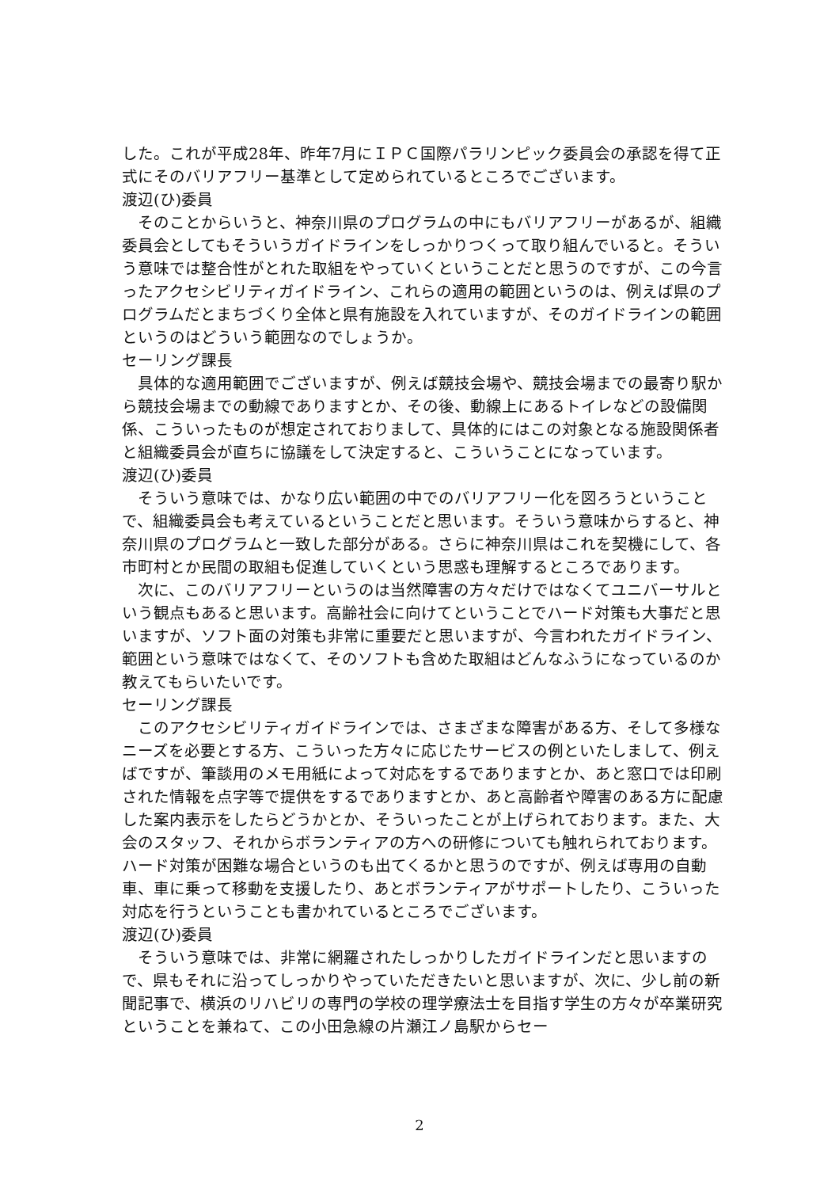した。これが平成28年、昨年7月にＩＰＣ国際パラリンピック委員会の承認を得て正式にそのバリアフリー基準として定められているところでございます。
渡辺(ひ)委員
そのことからいうと、神奈川県のプログラムの中にもバリアフリーがあるが、組織委員会としてもそういうガイドラインをしっかりつくって取り組んでいると。そういう意味では整合性がとれた取組をやっていくということだと思うのですが、この今言ったアクセシビリティガイドライン、これらの適用の範囲というのは、例えば県のプログラムだとまちづくり全体と県有施設を入れていますが、そのガイドラインの範囲というのはどういう範囲なのでしょうか。
セーリング課長
具体的な適用範囲でございますが、例えば競技会場や、競技会場までの最寄り駅から競技会場までの動線でありますとか、その後、動線上にあるトイレなどの設備関係、こういったものが想定されておりまして、具体的にはこの対象となる施設関係者と組織委員会が直ちに協議をして決定すると、こういうことになっています。
渡辺(ひ)委員
そういう意味では、かなり広い範囲の中でのバリアフリー化を図ろうということで、組織委員会も考えているということだと思います。そういう意味からすると、神奈川県のプログラムと一致した部分がある。さらに神奈川県はこれを契機にして、各市町村とか民間の取組も促進していくという思惑も理解するところであります。
次に、このバリアフリーというのは当然障害の方々だけではなくてユニバーサルという観点もあると思います。高齢社会に向けてということでハード対策も大事だと思いますが、ソフト面の対策も非常に重要だと思いますが、今言われたガイドライン、範囲という意味ではなくて、そのソフトも含めた取組はどんなふうになっているのか教えてもらいたいです。
セーリング課長
このアクセシビリティガイドラインでは、さまざまな障害がある方、そして多様なニーズを必要とする方、こういった方々に応じたサービスの例といたしまして、例えばですが、筆談用のメモ用紙によって対応をするでありますとか、あと窓口では印刷された情報を点字等で提供をするでありますとか、あと高齢者や障害のある方に配慮した案内表示をしたらどうかとか、そういったことが上げられております。また、大会のスタッフ、それからボランティアの方への研修についても触れられております。ハード対策が困難な場合というのも出てくるかと思うのですが、例えば専用の自動車、車に乗って移動を支援したり、あとボランティアがサポートしたり、こういった対応を行うということも書かれているところでございます。
渡辺(ひ)委員
そういう意味では、非常に網羅されたしっかりしたガイドラインだと思いますので、県もそれに沿ってしっかりやっていただきたいと思いますが、次に、少し前の新聞記事で、横浜のリハビリの専門の学校の理学療法士を目指す学生の方々が卒業研究ということを兼ねて、この小田急線の片瀬江ノ島駅からセー
2